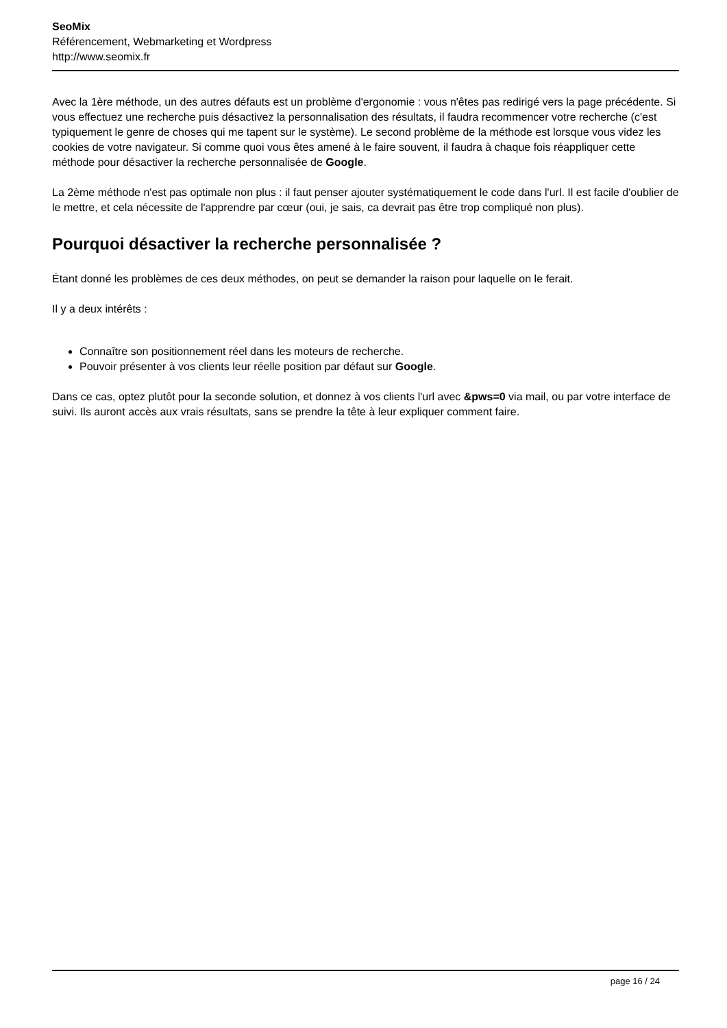SeoMix
Référencement, Webmarketing et Wordpress
http://www.seomix.fr
Avec la 1ère méthode, un des autres défauts est un problème d'ergonomie : vous n'êtes pas redirigé vers la page précédente. Si vous effectuez une recherche puis désactivez la personnalisation des résultats, il faudra recommencer votre recherche (c'est typiquement le genre de choses qui me tapent sur le système). Le second problème de la méthode est lorsque vous videz les cookies de votre navigateur. Si comme quoi vous êtes amené à le faire souvent, il faudra à chaque fois réappliquer cette méthode pour désactiver la recherche personnalisée de Google.
La 2ème méthode n'est pas optimale non plus : il faut penser ajouter systématiquement le code dans l'url. Il est facile d'oublier de le mettre, et cela nécessite de l'apprendre par cœur (oui, je sais, ca devrait pas être trop compliqué non plus).
Pourquoi désactiver la recherche personnalisée ?
Étant donné les problèmes de ces deux méthodes, on peut se demander la raison pour laquelle on le ferait.
Il y a deux intérêts :
Connaître son positionnement réel dans les moteurs de recherche.
Pouvoir présenter à vos clients leur réelle position par défaut sur Google.
Dans ce cas, optez plutôt pour la seconde solution, et donnez à vos clients l'url avec &pws=0 via mail, ou par votre interface de suivi. Ils auront accès aux vrais résultats, sans se prendre la tête à leur expliquer comment faire.
page 16 / 24